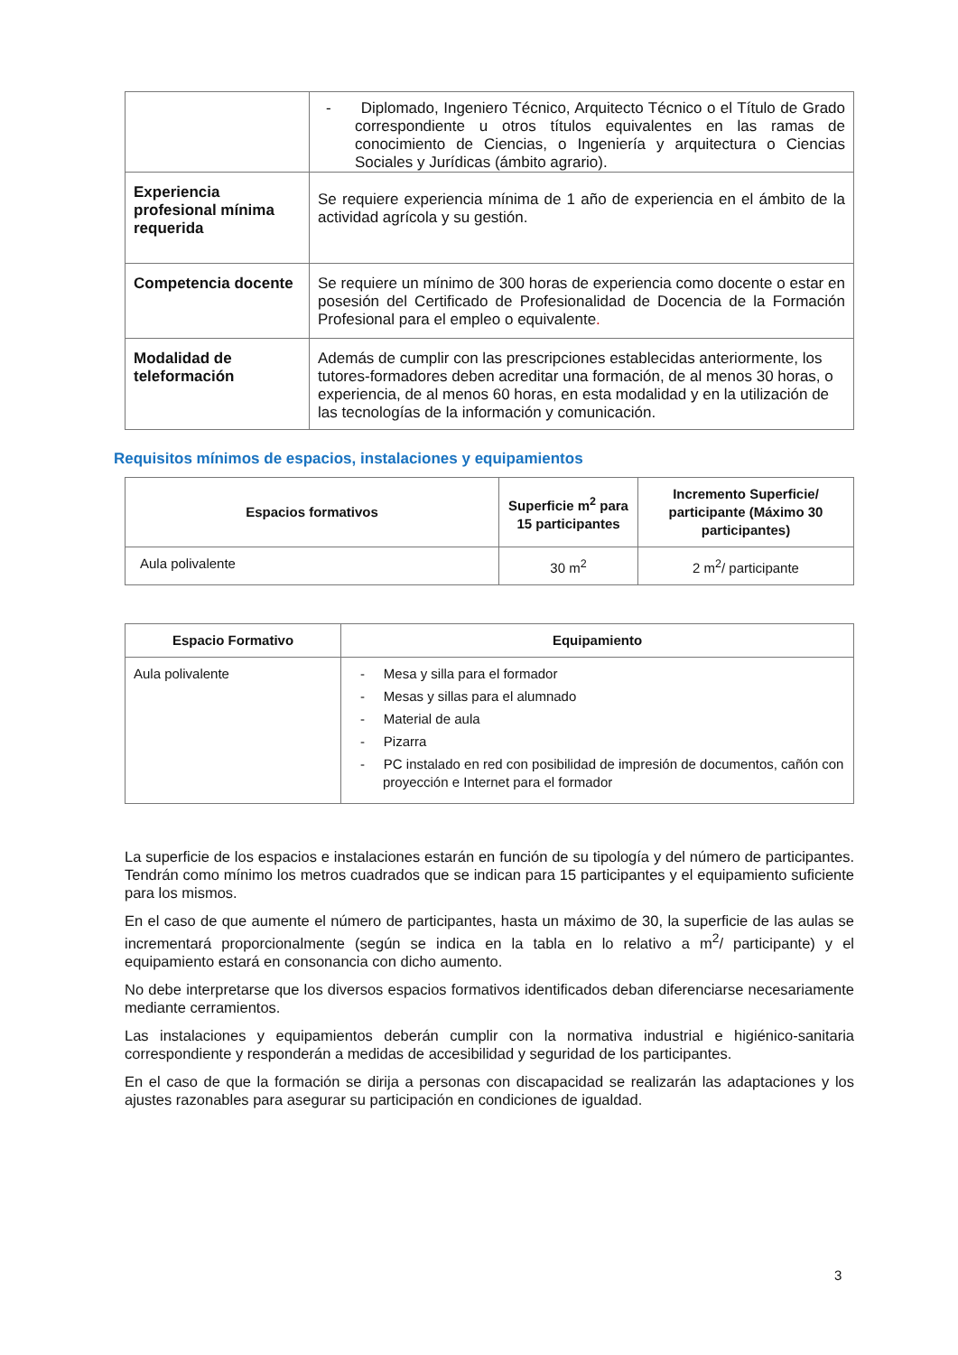| | - Diplomado, Ingeniero Técnico, Arquitecto Técnico o el Título de Grado correspondiente u otros títulos equivalentes en las ramas de conocimiento de Ciencias, o Ingeniería y arquitectura o Ciencias Sociales y Jurídicas (ámbito agrario). |
| Experiencia profesional mínima requerida | Se requiere experiencia mínima de 1 año de experiencia en el ámbito de la actividad agrícola y su gestión. |
| Competencia docente | Se requiere un mínimo de 300 horas de experiencia como docente o estar en posesión del Certificado de Profesionalidad de Docencia de la Formación Profesional para el empleo o equivalente . |
| Modalidad de teleformación | Además de cumplir con las prescripciones establecidas anteriormente, los tutores-formadores deben acreditar una formación, de al menos 30 horas, o experiencia, de al menos 60 horas, en esta modalidad y en la utilización de las tecnologías de la información y comunicación. |
Requisitos mínimos de espacios, instalaciones y equipamientos
| Espacios formativos | Superficie m<sup>2</sup> para 15 participantes | Incremento Superficie/ participante (Máximo 30 participantes) |
| --- | --- | --- |
| Aula polivalente | 30 m<sup>2</sup> | 2 m<sup>2</sup>/ participante |
| Espacio Formativo | Equipamiento |
| --- | --- |
| Aula polivalente | - Mesa y silla para el formador - Mesas y sillas para el alumnado - Material de aula - Pizarra - PC instalado en red con posibilidad de impresión de documentos, cañón con proyección e Internet para el formador |
La superficie de los espacios e instalaciones estarán en función de su tipología y del número de participantes. Tendrán como mínimo los metros cuadrados que se indican para 15 participantes y el equipamiento suficiente para los mismos.
En el caso de que aumente el número de participantes, hasta un máximo de 30, la superficie de las aulas se incrementará proporcionalmente (según se indica en la tabla en lo relativo a m<sup>2</sup>/ participante) y el equipamiento estará en consonancia con dicho aumento.
No debe interpretarse que los diversos espacios formativos identificados deban diferenciarse necesariamente mediante cerramientos.
Las instalaciones y equipamientos deberán cumplir con la normativa industrial e higiénico-sanitaria correspondiente y responderán a medidas de accesibilidad y seguridad de los participantes.
En el caso de que la formación se dirija a personas con discapacidad se realizarán las adaptaciones y los ajustes razonables para asegurar su participación en condiciones de igualdad.
3